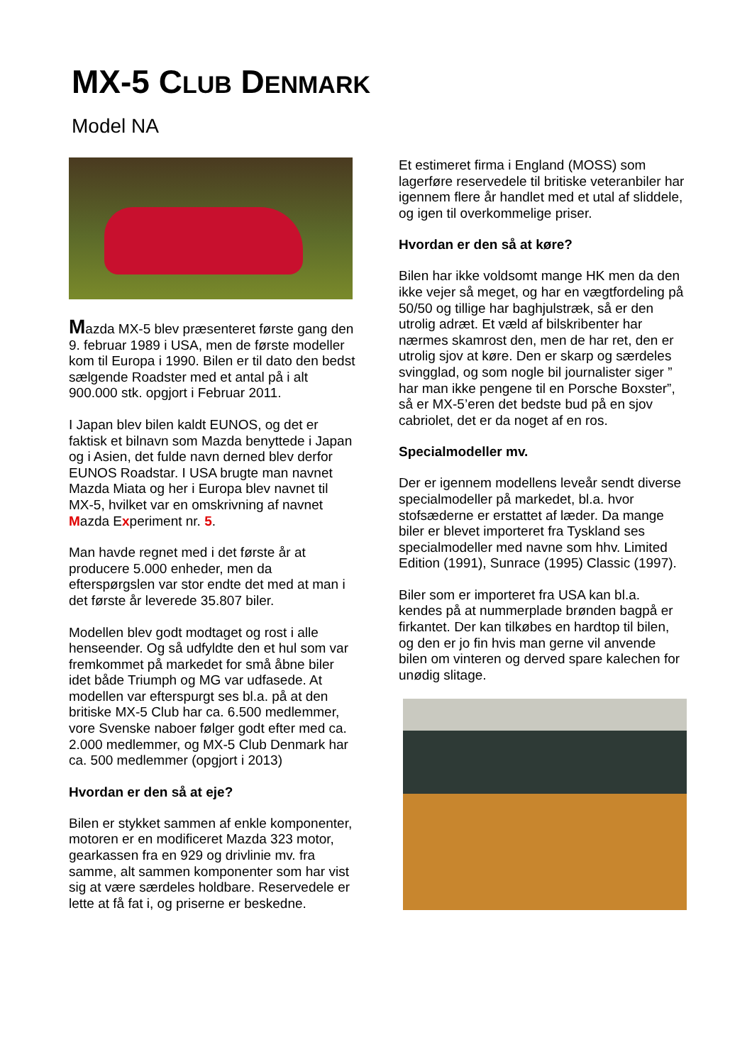MX-5 CLUB DENMARK
Model NA
Mazda MX-5 blev præsenteret første gang den 9. februar 1989 i USA, men de første modeller kom til Europa i 1990. Bilen er til dato den bedst sælgende Roadster med et antal på i alt 900.000 stk. opgjort i Februar 2011.
I Japan blev bilen kaldt EUNOS, og det er faktisk et bilnavn som Mazda benyttede i Japan og i Asien, det fulde navn derned blev derfor EUNOS Roadstar. I USA brugte man navnet Mazda Miata og her i Europa blev navnet til MX-5, hvilket var en omskrivning af navnet Mazda Experiment nr. 5.
Man havde regnet med i det første år at producere 5.000 enheder, men da efterspørgslen var stor endte det med at man i det første år leverede 35.807 biler.
Modellen blev godt modtaget og rost i alle henseender. Og så udfyldte den et hul som var fremkommet på markedet for små åbne biler idet både Triumph og MG var udfasede. At modellen var efterspurgt ses bl.a. på at den britiske MX-5 Club har ca. 6.500 medlemmer, vore Svenske naboer følger godt efter med ca. 2.000 medlemmer, og MX-5 Club Denmark har ca. 500 medlemmer (opgjort i 2013)
Hvordan er den så at eje?
Bilen er stykket sammen af enkle komponenter, motoren er en modificeret Mazda 323 motor, gearkassen fra en 929 og drivlinie mv. fra samme, alt sammen komponenter som har vist sig at være særdeles holdbare. Reservedele er lette at få fat i, og priserne er beskedne.
Et estimeret firma i England (MOSS) som lagerføre reservedele til britiske veteranbiler har igennem flere år handlet med et utal af sliddele, og igen til overkommelige priser.
Hvordan er den så at køre?
Bilen har ikke voldsomt mange HK men da den ikke vejer så meget, og har en vægtfordeling på 50/50 og tillige har baghjulstræk, så er den utrolig adræt. Et væld af bilskribenter har nærmes skamrost den, men de har ret, den er utrolig sjov at køre. Den er skarp og særdeles svingglad, og som nogle bil journalister siger ” har man ikke pengene til en Porsche Boxster”, så er MX-5’eren det bedste bud på en sjov cabriolet, det er da noget af en ros.
Specialmodeller mv.
Der er igennem modellens leveår sendt diverse specialmodeller på markedet, bl.a. hvor stofsæderne er erstattet af læder. Da mange biler er blevet importeret fra Tyskland ses specialmodeller med navne som hhv. Limited Edition (1991), Sunrace (1995) Classic (1997).
Biler som er importeret fra USA kan bl.a. kendes på at nummerplade brønden bagpå er firkantet. Der kan tilkøbes en hardtop til bilen, og den er jo fin hvis man gerne vil anvende bilen om vinteren og derved spare kalechen for unødig slitage.